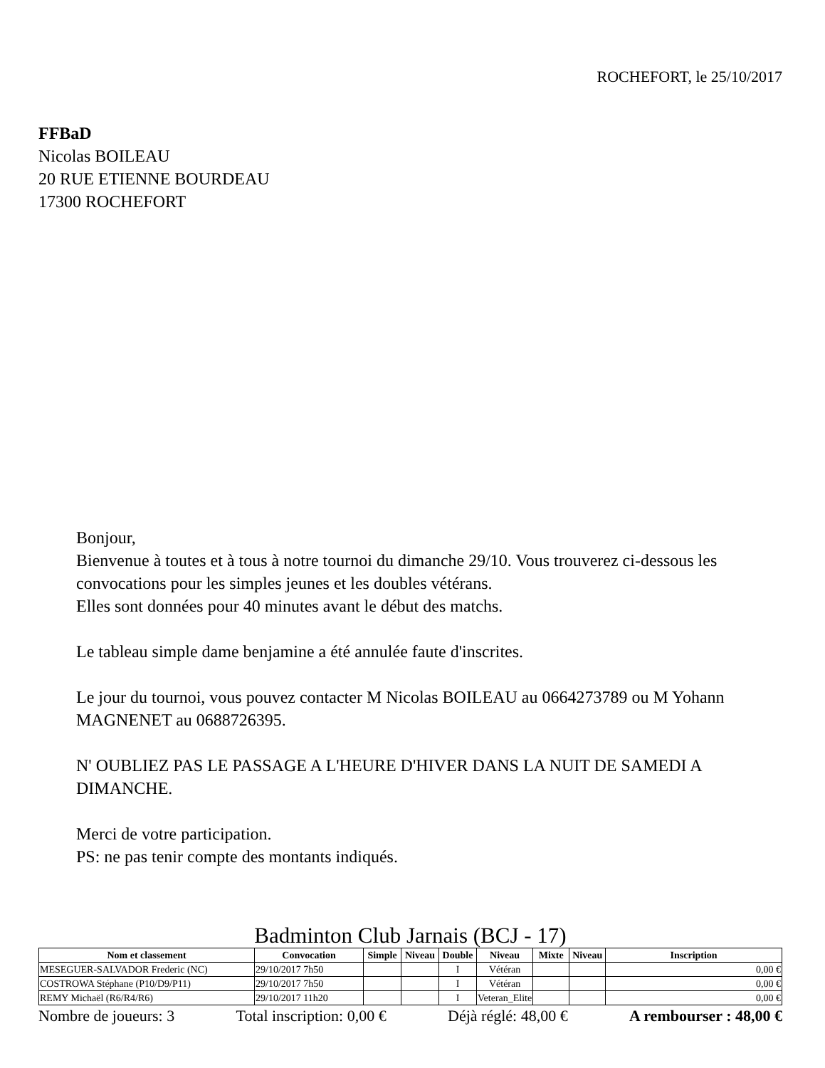ROCHEFORT, le 25/10/2017
FFBaD
Nicolas BOILEAU
20 RUE ETIENNE BOURDEAU
17300 ROCHEFORT
Bonjour,
Bienvenue à toutes et à tous à notre tournoi du dimanche 29/10. Vous trouverez ci-dessous les convocations pour les simples jeunes et les doubles vétérans.
Elles sont données pour 40 minutes avant le début des matchs.
Le tableau simple dame benjamine a été annulée faute d'inscrites.
Le jour du tournoi, vous pouvez contacter M Nicolas BOILEAU au 0664273789 ou M Yohann MAGNENET au 0688726395.
N' OUBLIEZ PAS LE PASSAGE A L'HEURE D'HIVER DANS LA NUIT DE SAMEDI A DIMANCHE.
Merci de votre participation.
PS: ne pas tenir compte des montants indiqués.
Badminton Club Jarnais (BCJ - 17)
| Nom et classement | Convocation | Simple | Niveau | Double | Niveau | Mixte | Niveau | Inscription |
| --- | --- | --- | --- | --- | --- | --- | --- | --- |
| MESEGUER-SALVADOR Frederic (NC) | 29/10/2017 7h50 | | | I | Vétéran | | | 0,00 € |
| COSTROWA Stéphane (P10/D9/P11) | 29/10/2017 7h50 | | | I | Vétéran | | | 0,00 € |
| REMY Michaël (R6/R4/R6) | 29/10/2017 11h20 | | | I | Veteran_Elite | | | 0,00 € |
Nombre de joueurs: 3 Total inscription: 0,00 € Déjà réglé: 48,00 € A rembourser : 48,00 €